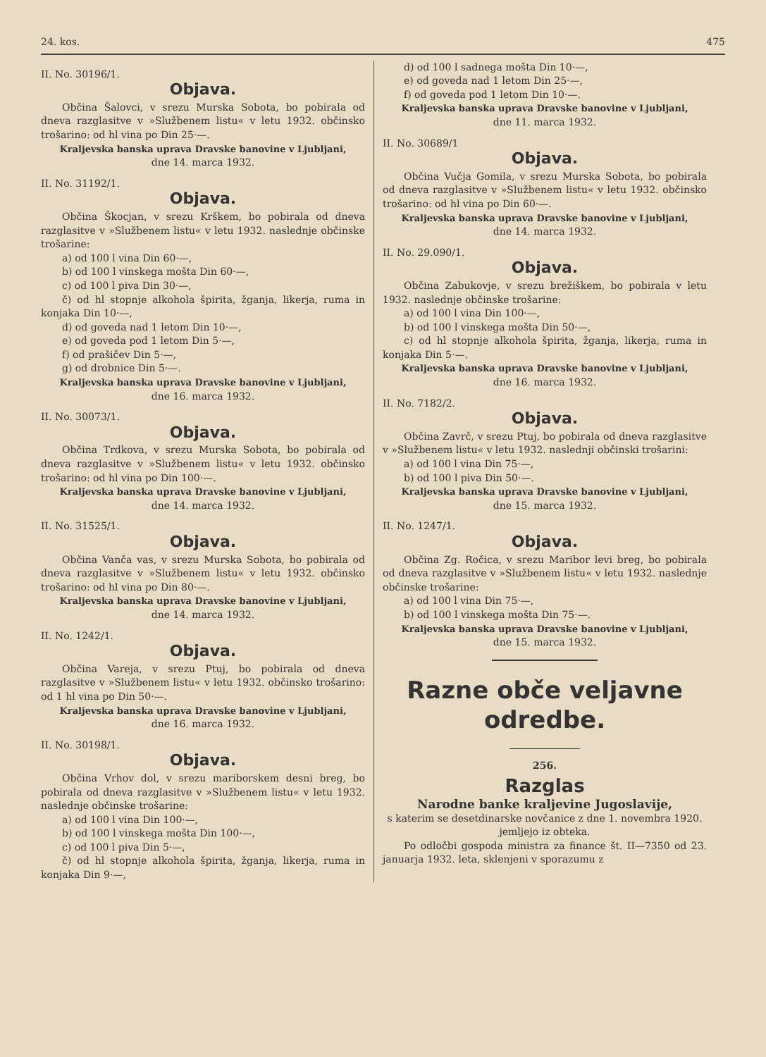24. kos. 475
II. No. 30196/1.
Objava.
Občina Šalovci, v srezu Murska Sobota, bo pobirala od dneva razglasitve v »Službenem listu« v letu 1932. občinsko trošarino: od hl vina po Din 25·—.
Kraljevska banska uprava Dravske banovine v Ljubljani,
dne 14. marca 1932.
II. No. 31192/1.
Objava.
Občina Škocjan, v srezu Krškem, bo pobirala od dneva razglasitve v »Službenem listu« v letu 1932. naslednje občinske trošarine:
a) od 100 l vina Din 60·—,
b) od 100 l vinskega mošta Din 60·—,
c) od 100 l piva Din 30·—,
č) od hl stopnje alkohola špirita, žganja, likerja, ruma in konjaka Din 10·—,
d) od goveda nad 1 letom Din 10·—,
e) od goveda pod 1 letom Din 5·—,
f) od prašičev Din 5·—,
g) od drobnice Din 5·—.
Kraljevska banska uprava Dravske banovine v Ljubljani,
dne 16. marca 1932.
II. No. 30073/1.
Objava.
Občina Trdkova, v srezu Murska Sobota, bo pobirala od dneva razglasitve v »Službenem listu« v letu 1932. občinsko trošarino: od hl vina po Din 100·—.
Kraljevska banska uprava Dravske banovine v Ljubljani,
dne 14. marca 1932.
II. No. 31525/1.
Objava.
Občina Vanča vas, v srezu Murska Sobota, bo pobirala od dneva razglasitve v »Službenem listu« v letu 1932. občinsko trošarino: od hl vina po Din 80·—.
Kraljevska banska uprava Dravske banovine v Ljubljani,
dne 14. marca 1932.
II. No. 1242/1.
Objava.
Občina Vareja, v srezu Ptuj, bo pobirala od dneva razglasitve v »Službenem listu« v letu 1932. občinsko trošarino: od 1 hl vina po Din 50·—.
Kraljevska banska uprava Dravske banovine v Ljubljani,
dne 16. marca 1932.
II. No. 30198/1.
Objava.
Občina Vrhov dol, v srezu mariborskem desni breg, bo pobirala od dneva razglasitve v »Službenem listu« v letu 1932. naslednje občinske trošarine:
a) od 100 l vina Din 100·—,
b) od 100 l vinskega mošta Din 100·—,
c) od 100 l piva Din 5·—,
č) od hl stopnje alkohola špirita, žganja, likerja, ruma in konjaka Din 9·—,
d) od 100 l sadnega mošta Din 10·—,
e) od goveda nad 1 letom Din 25·—,
f) od goveda pod 1 letom Din 10·—.
Kraljevska banska uprava Dravske banovine v Ljubljani,
dne 11. marca 1932.
II. No. 30689/1
Objava.
Občina Vučja Gomila, v srezu Murska Sobota, bo pobirala od dneva razglasitve v »Službenem listu« v letu 1932. občinsko trošarino: od hl vina po Din 60·—.
Kraljevska banska uprava Dravske banovine v Ljubljani,
dne 14. marca 1932.
II. No. 29.090/1.
Objava.
Občina Zabukovje, v srezu brežiškem, bo pobirala v letu 1932. naslednje občinske trošarine:
a) od 100 l vina Din 100·—,
b) od 100 l vinskega mošta Din 50·—,
c) od hl stopnje alkohola špirita, žganja, likerja, ruma in konjaka Din 5·—.
Kraljevska banska uprava Dravske banovine v Ljubljani,
dne 16. marca 1932.
II. No. 7182/2.
Objava.
Občina Zavrč, v srezu Ptuj, bo pobirala od dneva razglasitve v »Službenem listu« v letu 1932. naslednji občinski trošarini:
a) od 100 l vina Din 75·—,
b) od 100 l piva Din 50·—.
Kraljevska banska uprava Dravske banovine v Ljubljani,
dne 15. marca 1932.
II. No. 1247/1.
Objava.
Občina Zg. Ročica, v srezu Maribor levi breg, bo pobirala od dneva razglasitve v »Službenem listu« v letu 1932. naslednje občinske trošarine:
a) od 100 l vina Din 75·—,
b) od 100 l vinskega mošta Din 75·—.
Kraljevska banska uprava Dravske banovine v Ljubljani,
dne 15. marca 1932.
Razne obče veljavne odredbe.
256.
Razglas
Narodne banke kraljevine Jugoslavije,
s katerim se desetdinarske novčanice z dne 1. novembra 1920. jemljejo iz obteka.
Po odločbi gospoda ministra za finance št. II—7350 od 23. januarja 1932. leta, sklenjeni v sporazumu z